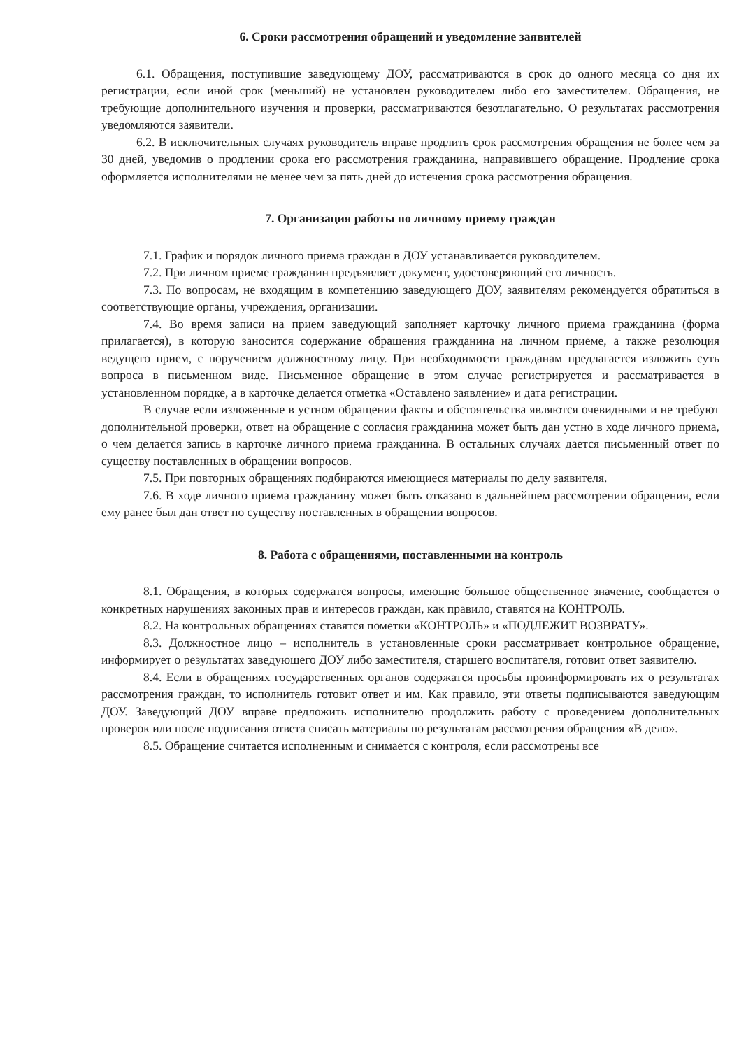6. Сроки рассмотрения обращений и уведомление заявителей
6.1. Обращения, поступившие заведующему ДОУ, рассматриваются в срок до одного месяца со дня их регистрации, если иной срок (меньший) не установлен руководителем либо его заместителем. Обращения, не требующие дополнительного изучения и проверки, рассматриваются безотлагательно. О результатах рассмотрения уведомляются заявители.
6.2. В исключительных случаях руководитель вправе продлить срок рассмотрения обращения не более чем за 30 дней, уведомив о продлении срока его рассмотрения гражданина, направившего обращение. Продление срока оформляется исполнителями не менее чем за пять дней до истечения срока рассмотрения обращения.
7. Организация работы по личному приему граждан
7.1. График и порядок личного приема граждан в ДОУ устанавливается руководителем.
7.2. При личном приеме гражданин предъявляет документ, удостоверяющий его личность.
7.3. По вопросам, не входящим в компетенцию заведующего ДОУ, заявителям рекомендуется обратиться в соответствующие органы, учреждения, организации.
7.4. Во время записи на прием заведующий заполняет карточку личного приема гражданина (форма прилагается), в которую заносится содержание обращения гражданина на личном приеме, а также резолюция ведущего прием, с поручением должностному лицу. При необходимости гражданам предлагается изложить суть вопроса в письменном виде. Письменное обращение в этом случае регистрируется и рассматривается в установленном порядке, а в карточке делается отметка «Оставлено заявление» и дата регистрации.
В случае если изложенные в устном обращении факты и обстоятельства являются очевидными и не требуют дополнительной проверки, ответ на обращение с согласия гражданина может быть дан устно в ходе личного приема, о чем делается запись в карточке личного приема гражданина. В остальных случаях дается письменный ответ по существу поставленных в обращении вопросов.
7.5. При повторных обращениях подбираются имеющиеся материалы по делу заявителя.
7.6. В ходе личного приема гражданину может быть отказано в дальнейшем рассмотрении обращения, если ему ранее был дан ответ по существу поставленных в обращении вопросов.
8. Работа с обращениями, поставленными на контроль
8.1. Обращения, в которых содержатся вопросы, имеющие большое общественное значение, сообщается о конкретных нарушениях законных прав и интересов граждан, как правило, ставятся на КОНТРОЛЬ.
8.2. На контрольных обращениях ставятся пометки «КОНТРОЛЬ» и «ПОДЛЕЖИТ ВОЗВРАТУ».
8.3. Должностное лицо – исполнитель в установленные сроки рассматривает контрольное обращение, информирует о результатах заведующего ДОУ либо заместителя, старшего воспитателя, готовит ответ заявителю.
8.4. Если в обращениях государственных органов содержатся просьбы проинформировать их о результатах рассмотрения граждан, то исполнитель готовит ответ и им. Как правило, эти ответы подписываются заведующим ДОУ. Заведующий ДОУ вправе предложить исполнителю продолжить работу с проведением дополнительных проверок или после подписания ответа списать материалы по результатам рассмотрения обращения «В дело».
8.5. Обращение считается исполненным и снимается с контроля, если рассмотрены все